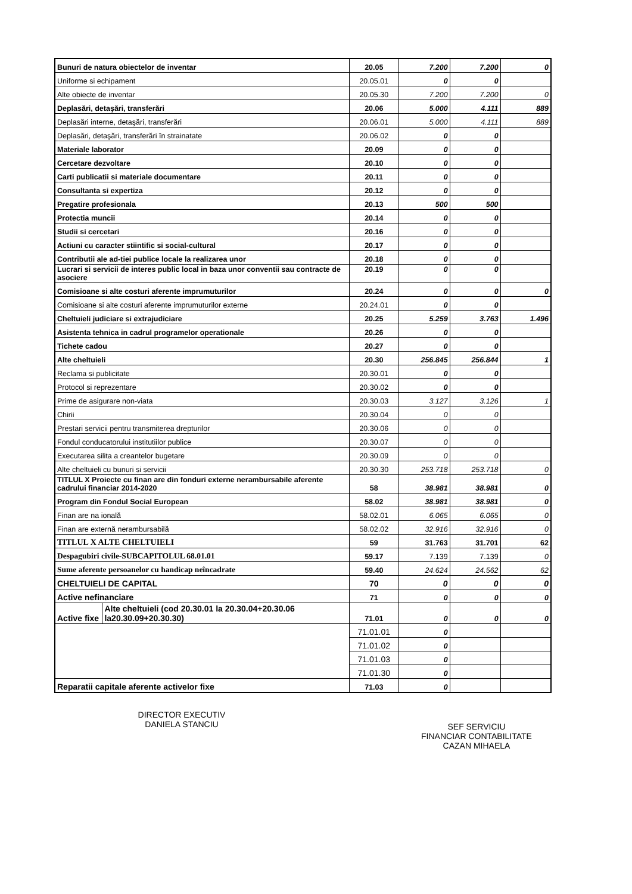| Bunuri de natura obiectelor de inventar | | 20.05 | 7.200 | 7.200 | 0 |
| Uniforme si echipament | | 20.05.01 | 0 | 0 | |
| Alte obiecte de inventar | | 20.05.30 | 7.200 | 7.200 | 0 |
| Deplasări, detaşări, transferări | | 20.06 | 5.000 | 4.111 | 889 |
| Deplasări interne, detaşări, transferări | | 20.06.01 | 5.000 | 4.111 | 889 |
| Deplasări, detaşări, transferări în strainatate | | 20.06.02 | 0 | 0 | |
| Materiale laborator | | 20.09 | 0 | 0 | |
| Cercetare dezvoltare | | 20.10 | 0 | 0 | |
| Carti publicatii si materiale documentare | | 20.11 | 0 | 0 | |
| Consultanta si expertiza | | 20.12 | 0 | 0 | |
| Pregatire profesionala | | 20.13 | 500 | 500 | |
| Protectia muncii | | 20.14 | 0 | 0 | |
| Studii si cercetari | | 20.16 | 0 | 0 | |
| Actiuni cu caracter stiintific si social-cultural | | 20.17 | 0 | 0 | |
| Contributii ale ad-tiei publice locale la realizarea unor | | 20.18 | 0 | 0 | |
| Lucrari si servicii de interes public local in baza unor conventii sau contracte de asociere | | 20.19 | 0 | 0 | |
| Comisioane si alte costuri aferente imprumuturilor | | 20.24 | 0 | 0 | 0 |
| Comisioane si alte costuri aferente imprumuturilor externe | | 20.24.01 | 0 | 0 | |
| Cheltuieli judiciare si extrajudiciare | | 20.25 | 5.259 | 3.763 | 1.496 |
| Asistenta tehnica in cadrul programelor operationale | | 20.26 | 0 | 0 | |
| Tichete cadou | | 20.27 | 0 | 0 | |
| Alte cheltuieli | | 20.30 | 256.845 | 256.844 | 1 |
| Reclama si publicitate | | 20.30.01 | 0 | 0 | |
| Protocol si reprezentare | | 20.30.02 | 0 | 0 | |
| Prime de asigurare non-viata | | 20.30.03 | 3.127 | 3.126 | 1 |
| Chirii | | 20.30.04 | 0 | 0 | |
| Prestari servicii pentru transmiterea drepturilor | | 20.30.06 | 0 | 0 | |
| Fondul conducatorului institutiilor publice | | 20.30.07 | 0 | 0 | |
| Executarea silita a creantelor bugetare | | 20.30.09 | 0 | 0 | |
| Alte cheltuieli cu bunuri si servicii | | 20.30.30 | 253.718 | 253.718 | 0 |
| TITLUL X Proiecte cu finan are din fonduri externe nerambursabile aferente cadrului financiar 2014-2020 | | 58 | 38.981 | 38.981 | 0 |
| Program din Fondul Social European | | 58.02 | 38.981 | 38.981 | 0 |
| Finan are na ională | | 58.02.01 | 6.065 | 6.065 | 0 |
| Finan are externă nerambursabilă | | 58.02.02 | 32.916 | 32.916 | 0 |
| TITLUL X ALTE CHELTUIELI | | 59 | 31.763 | 31.701 | 62 |
| Despagubiri civile-SUBCAPITOLUL 68.01.01 | | 59.17 | 7.139 | 7.139 | 0 |
| Sume aferente persoanelor cu handicap neîncadrate | | 59.40 | 24.624 | 24.562 | 62 |
| CHELTUIELI DE CAPITAL | | 70 | 0 | 0 | 0 |
| Active nefinanciare | | 71 | 0 | 0 | 0 |
| Active fixe | Alte cheltuieli (cod 20.30.01 la 20.30.04+20.30.06 la20.30.09+20.30.30) | 71.01 | 0 | 0 | 0 |
| | | 71.01.01 | 0 | | |
| | | 71.01.02 | 0 | | |
| | | 71.01.03 | 0 | | |
| | | 71.01.30 | 0 | | |
| Reparatii capitale aferente activelor fixe | | 71.03 | 0 | | |
DIRECTOR EXECUTIV
DANIELA STANCIU
SEF SERVICIU
FINANCIAR CONTABILITATE
CAZAN MIHAELA